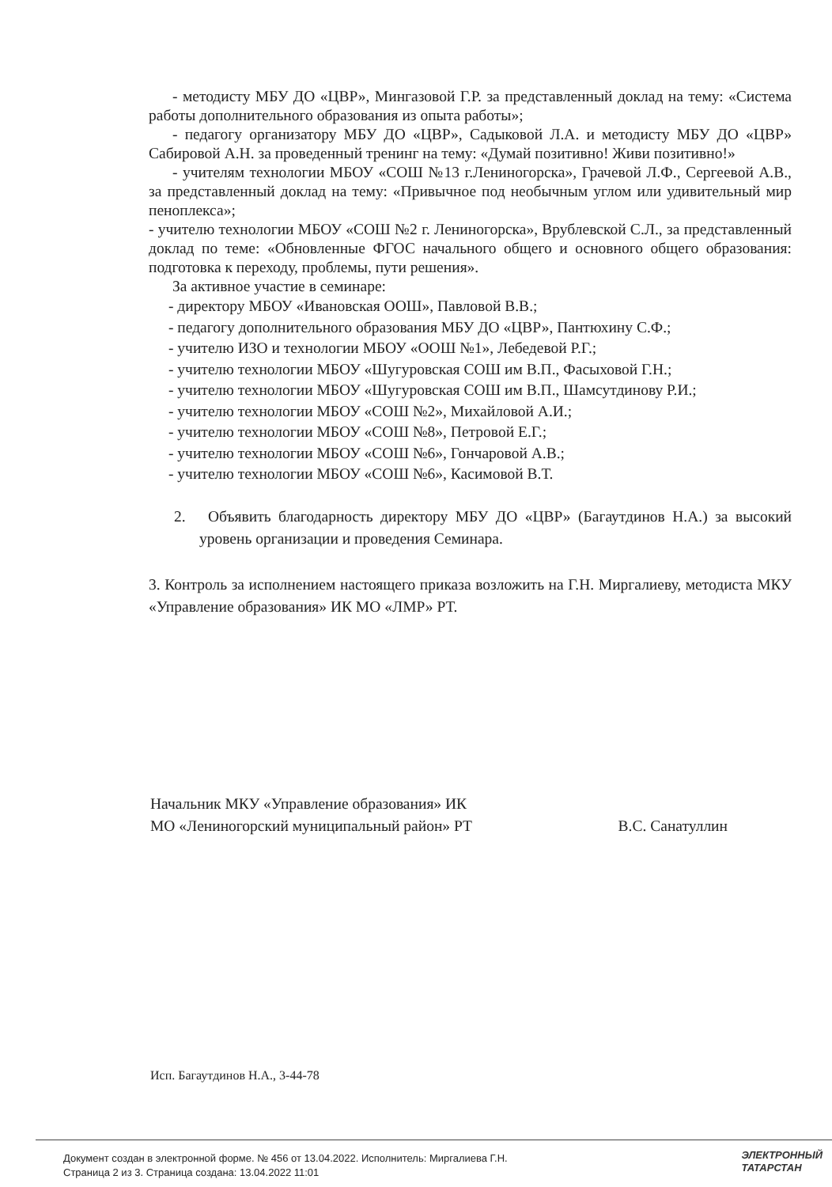- методисту МБУ ДО «ЦВР», Мингазовой Г.Р. за представленный доклад на тему: «Система работы дополнительного образования из опыта работы»;
- педагогу организатору МБУ ДО «ЦВР», Садыковой Л.А. и методисту МБУ ДО «ЦВР» Сабировой А.Н. за проведенный тренинг на тему: «Думай позитивно! Живи позитивно!»
- учителям технологии МБОУ «СОШ №13 г.Лениногорска», Грачевой Л.Ф., Сергеевой А.В., за представленный доклад на тему: «Привычное под необычным углом или удивительный мир пеноплекса»;
- учителю технологии МБОУ «СОШ №2 г. Лениногорска», Врублевской С.Л., за представленный доклад по теме: «Обновленные ФГОС начального общего и основного общего образования: подготовка к переходу, проблемы, пути решения».
За активное участие в семинаре:
- директору МБОУ «Ивановская ООШ», Павловой В.В.;
- педагогу дополнительного образования МБУ ДО «ЦВР», Пантюхину С.Ф.;
- учителю ИЗО и технологии МБОУ «ООШ №1», Лебедевой Р.Г.;
- учителю технологии МБОУ «Шугуровская СОШ им В.П., Фасыховой Г.Н.;
- учителю технологии МБОУ «Шугуровская СОШ им В.П., Шамсутдинову Р.И.;
- учителю технологии МБОУ «СОШ №2», Михайловой А.И.;
- учителю технологии МБОУ «СОШ №8», Петровой Е.Г.;
- учителю технологии МБОУ «СОШ №6», Гончаровой А.В.;
- учителю технологии МБОУ «СОШ №6», Касимовой В.Т.
2. Объявить благодарность директору МБУ ДО «ЦВР» (Багаутдинов Н.А.) за высокий уровень организации и проведения Семинара.
3. Контроль за исполнением настоящего приказа возложить на Г.Н. Миргалиеву, методиста МКУ «Управление образования» ИК МО «ЛМР» РТ.
Начальник МКУ «Управление образования» ИК
МО «Лениногорский муниципальный район» РТ В.С. Санатуллин
Исп. Багаутдинов Н.А., 3-44-78
Документ создан в электронной форме. № 456 от 13.04.2022. Исполнитель: Миргалиева Г.Н.
Страница 2 из 3. Страница создана: 13.04.2022 11:01
ЭЛЕКТРОННЫЙ
ТАТАРСТАН